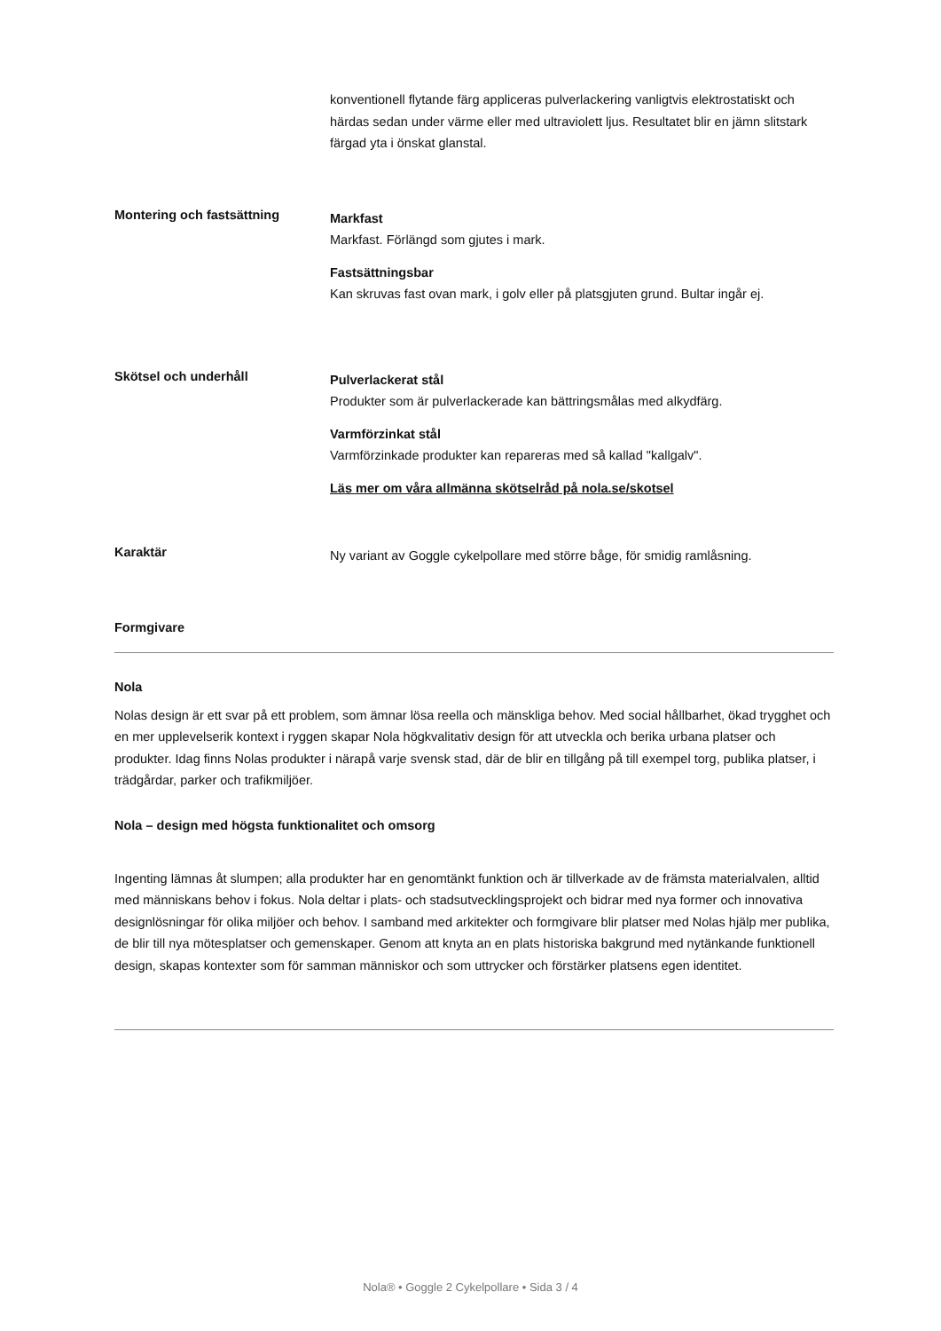konventionell flytande färg appliceras pulverlackering vanligtvis elektrostatiskt och härdas sedan under värme eller med ultraviolett ljus. Resultatet blir en jämn slitstark färgad yta i önskat glanstal.
Montering och fastsättning
Markfast
Markfast. Förlängd som gjutes i mark.
Fastsättningsbar
Kan skruvas fast ovan mark, i golv eller på platsgjuten grund. Bultar ingår ej.
Skötsel och underhåll
Pulverlackerat stål
Produkter som är pulverlackerade kan bättringsmålas med alkydfärg.
Varmförzinkat stål
Varmförzinkade produkter kan repareras med så kallad "kallgalv".
Läs mer om våra allmänna skötselråd på nola.se/skotsel
Karaktär
Ny variant av Goggle cykelpollare med större båge, för smidig ramlåsning.
Formgivare
Nola
Nolas design är ett svar på ett problem, som ämnar lösa reella och mänskliga behov. Med social hållbarhet, ökad trygghet och en mer upplevelserik kontext i ryggen skapar Nola högkvalitativ design för att utveckla och berika urbana platser och produkter. Idag finns Nolas produkter i närapå varje svensk stad, där de blir en tillgång på till exempel torg, publika platser, i trädgårdar, parker och trafikmiljöer.
Nola – design med högsta funktionalitet och omsorg
Ingenting lämnas åt slumpen; alla produkter har en genomtänkt funktion och är tillverkade av de främsta materialvalen, alltid med människans behov i fokus. Nola deltar i plats- och stadsutvecklingsprojekt och bidrar med nya former och innovativa designlösningar för olika miljöer och behov. I samband med arkitekter och formgivare blir platser med Nolas hjälp mer publika, de blir till nya mötesplatser och gemenskaper. Genom att knyta an en plats historiska bakgrund med nytänkande funktionell design, skapas kontexter som för samman människor och som uttrycker och förstärker platsens egen identitet.
Nola® • Goggle 2 Cykelpollare • Sida 3 / 4